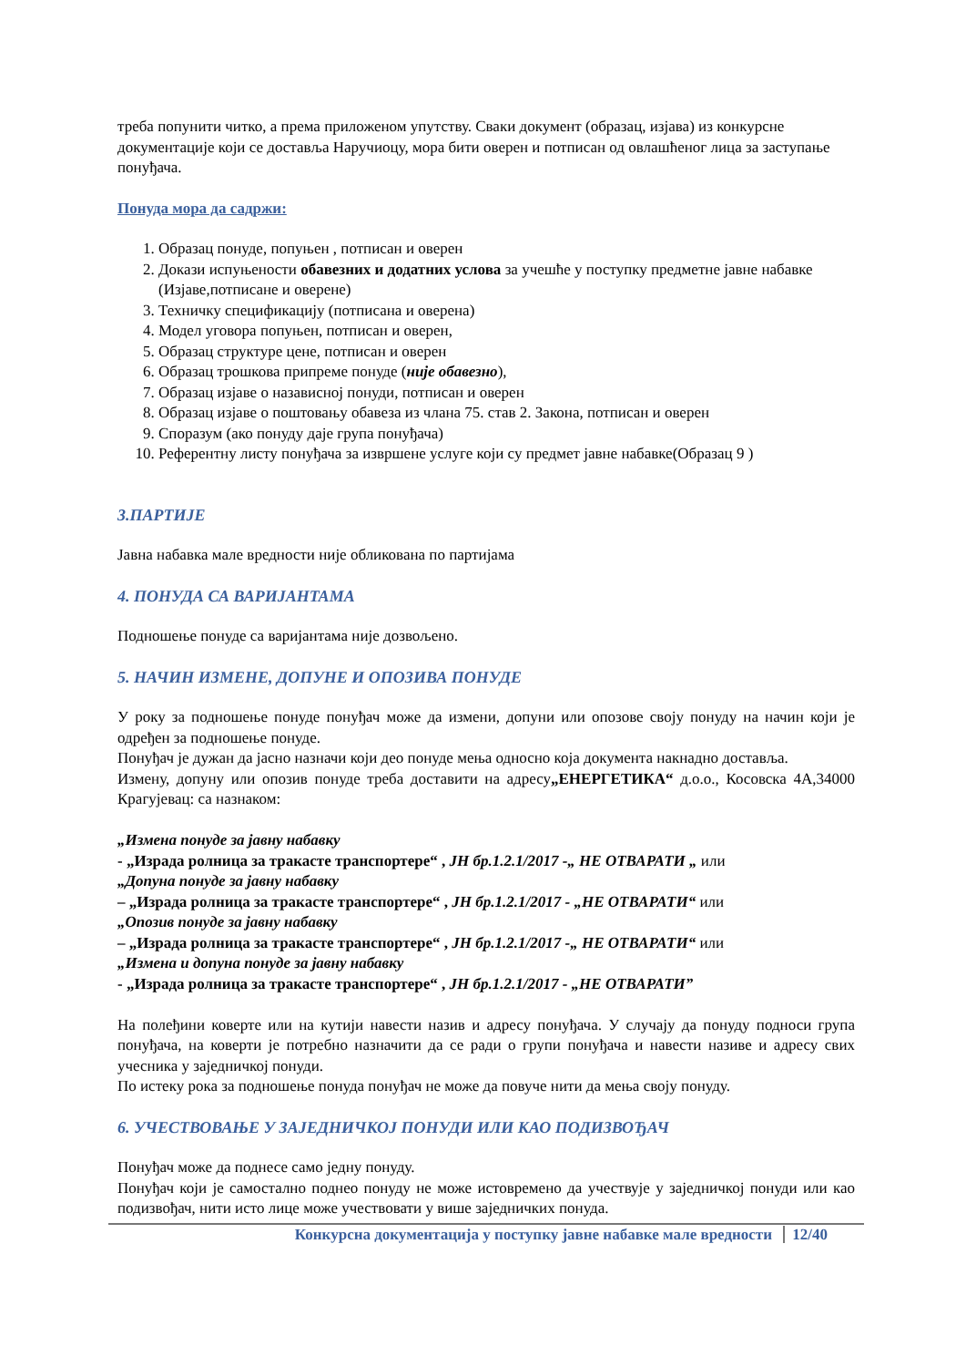треба попунити читко, а према приложеном упутству. Сваки документ (образац, изјава) из конкурсне документације који се доставља Наручиоцу, мора бити оверен и потписан од овлашћеног лица за заступање понуђача.
Понуда мора да садржи:
1. Образац понуде, попуњен , потписан и оверен
2. Докази испуњености обавезних и додатних услова за учешће у поступку предметне јавне набавке (Изјаве,потписане и оверене)
3. Техничку спецификацију (потписана и оверена)
4. Модел уговора попуњен, потписан и оверен,
5. Образац структуре цене, потписан и оверен
6. Образац трошкова припреме понуде (није обавезно),
7. Образац изјаве о назависној понуди, потписан и оверен
8. Образац изјаве о поштовању обавеза из члана 75. став 2. Закона, потписан и оверен
9. Споразум (ако понуду даје група понуђача)
10. Референтну листу понуђача за извршене услуге који су предмет јавне набавке(Образац 9 )
3.ПАРТИЈЕ
Јавна набавка мале вредности није обликована по партијама
4. ПОНУДА СА ВАРИЈАНТАМА
Подношење понуде са варијантама није дозвољено.
5. НАЧИН ИЗМЕНЕ, ДОПУНЕ И ОПОЗИВА ПОНУДЕ
У року за подношење понуде понуђач може да измени, допуни или опозове своју понуду на начин који је одређен за подношење понуде.
Понуђач је дужан да јасно назначи који део понуде мења односно која документа накнадно доставља.
Измену, допуну или опозив понуде треба доставити на адресу„ЕНЕРГЕТИКА“ д.о.о., Косовска 4А,34000 Крагујевац: са назнаком:
„Измена понуде за јавну набавку
- „Израда ролница за тракасте транспортере“ , ЈН бр.1.2.1/2017 -„ НЕ ОТВАРАТИ „ или
„Допуна понуде за јавну набавку
– „Израда ролница за тракасте транспортере“ , ЈН бр.1.2.1/2017 - „НЕ ОТВАРАТИ“ или
„Опозив понуде за јавну набавку
– „Израда ролница за тракасте транспортере“ , ЈН бр.1.2.1/2017 -„ НЕ ОТВАРАТИ“ или
„Измена и допуна понуде за јавну набавку
- „Израда ролница за тракасте транспортере“ , ЈН бр.1.2.1/2017 - „НЕ ОТВАРАТИ”
На полеђини коверте или на кутији навести назив и адресу понуђача. У случају да понуду подноси група понуђача, на коверти је потребно назначити да се ради о групи понуђача и навести називе и адресу свих учесника у заједничкој понуди.
По истеку рока за подношење понуда понуђач не може да повуче нити да мења своју понуду.
6. УЧЕСТВОВАЊЕ У ЗАЈЕДНИЧКОЈ ПОНУДИ ИЛИ КАО ПОДИЗВОЂАЧ
Понуђач може да поднесе само једну понуду.
Понуђач који је самостално поднео понуду не може истовремено да учествује у заједничкој понуди или као подизвођач, нити исто лице може учествовати у више заједничких понуда.
Конкурсна документација у поступку јавне набавке мале вредности 12/40